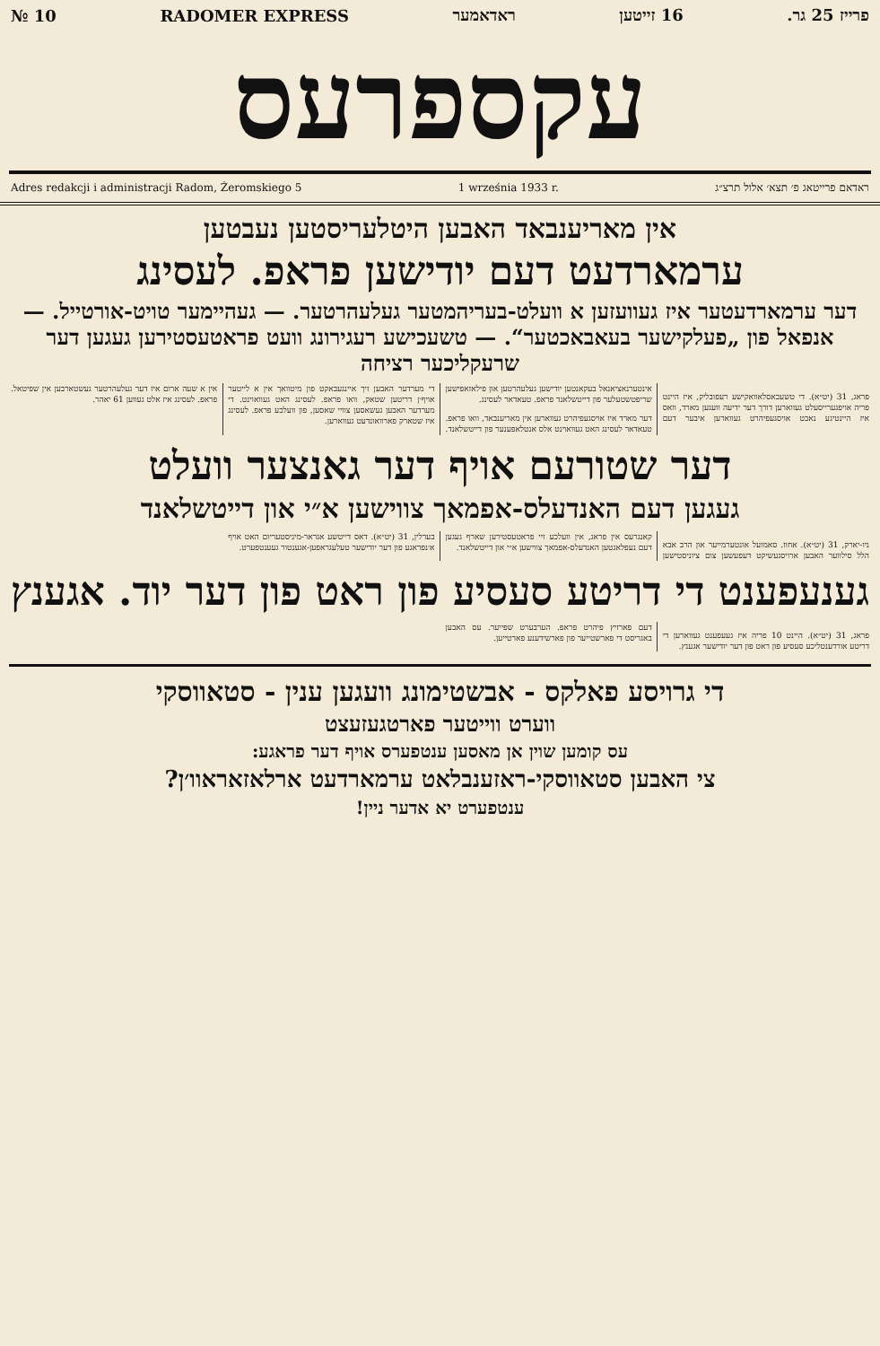№ 10 RADOMER EXPRESS ראדאמער 16 זייטען פרייז 25 גר.
עקספרעס
Adres redakcji i administracji Radom, Żeromskiego 5 1 września 1933 r. ראדאם פרייטאג פ׳ תצא׳ אלול תרצ״ג
אין מאריענבאד האבען היטלעריסטען נעבטען
ערמארדעט דעם יודישען פראפ. לעסינג
דער ערמארדעטער איז געוועזען א וועלט-בעריהמטער געלעהרטער. — געהיימער טויט-אורטייל. — אנפאל פון „פעלקישער בעאבאכטער“. — טשעכישע רעגירונג וועט פראטעסטירען געגען דער שרעקליכער רציחה
פראג, 31 (יט״א). די טשעכאסלאוואקישע רעפובליק, איז היינט פריה אויפגערייסעלט געווארען דורך דער ידיעה וועגען מארד, וואס איז היינטיגע נאכט אויסגעפיהרט געווארען איבער דעם אינטערנאציאנאל בעקאנטען יודישען געלעהרטען און פילאזאפישען שריפטשטעלער פון דייטשלאנד פראפ. טעאדאר לעסינג.
דער מארד איז אויסגעפיהרט געווארען אין מאריענבאד, וואו פראפ. טעאדאר לעסינג האט געוואוינט אלס אנטלאפענער פון דייטשלאנד.
די מערדער האבען זיך איינגעבאקט פון מיטוואך אין א לייטער אויף׳ן דריטען שטאק, וואו פראפ. לעסינג האט געוואוינט. די מערדער האבען געשאסען צוויי שאסען, פון וועלכע פראפ. לעסינג איז שטארק פארוואונדעט געווארען.
אין א שעה ארום איז דער געלעהרטער געשטארבען אין שפיטאל. פראפ. לעסינג איז אלט געווען 61 יאהר.
דער שטורעם אויף דער גאנצער וועלט
געגען דעם האנדעלס-אפמאך צווישען א״י און דייטשלאנד
ניו-יארק, 31 (יט״א). אחוז. סאמועל אונטערמייער און הרב אבא הלל סילווער האבען ארויסגעשיקט דעפעשען צום ציוניסטישען קאנגרעס אין פראג, אין וועלכע זיי פראטעסטירען שארף געגען דעם נעפלאגטען האנדעלס-אפמאך צווישען א״י און דייטשלאנד.
בערלין, 31 (יט״א). דאס דייטשע אגראר-מיניסטעריום האט אויף א׳נפראגע פון דער יודישער טעלעגראפען-אגענטור געענטפערט.
גענעפענט די דריטע סעסיע פון ראט פון דער יוד. אגענץ
פראג, 31 (יט״א). היינט 10 פריה איז געעפענט געווארען די דריטע אורדענטליכע סעסיע פון ראט פון דער יודישער אגענץ.
דעם פארזיץ פיהרט פראפ. הערבערט שפייער. עס האבען באגריסט די פארשטייער פון פארשידענע פארטייען.
די גרויסע פאלקס - אבשטימונג וועגען ענין - סטאווסקי
ווערט ווייטער פארטגעזעצט
עס קומען שוין אן מאסען ענטפערס אויף דער פראגע:
צי האבען סטאווסקי-ראזענבלאט ערמארדעט ארלאזאראוו׳ן?
ענטפערט יא אדער ניין!